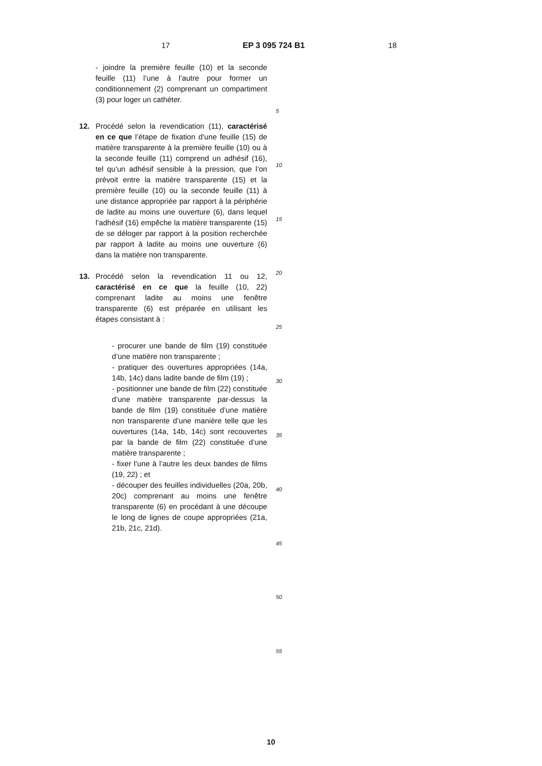17 EP 3 095 724 B1 18
- joindre la première feuille (10) et la seconde feuille (11) l’une à l’autre pour former un conditionnement (2) comprenant un compartiment (3) pour loger un cathéter.
12. Procédé selon la revendication (11), caractérisé en ce que l’étape de fixation d’une feuille (15) de matière transparente à la première feuille (10) ou à la seconde feuille (11) comprend un adhésif (16), tel qu’un adhésif sensible à la pression, que l’on prévoit entre la matière transparente (15) et la première feuille (10) ou la seconde feuille (11) à une distance appropriée par rapport à la périphérie de ladite au moins une ouverture (6), dans lequel l’adhésif (16) empêche la matière transparente (15) de se déloger par rapport à la position recherchée par rapport à ladite au moins une ouverture (6) dans la matière non transparente.
13. Procédé selon la revendication 11 ou 12, caractérisé en ce que la feuille (10, 22) comprenant ladite au moins une fenêtre transparente (6) est préparée en utilisant les étapes consistant à :
- procurer une bande de film (19) constituée d’une matière non transparente ;
- pratiquer des ouvertures appropriées (14a, 14b, 14c) dans ladite bande de film (19) ;
- positionner une bande de film (22) constituée d’une matière transparente par-dessus la bande de film (19) constituée d’une matière non transparente d’une manière telle que les ouvertures (14a, 14b, 14c) sont recouvertes par la bande de film (22) constituée d’une matière transparente ;
- fixer l’une à l’autre les deux bandes de films (19, 22) ; et
- découper des feuilles individuelles (20a, 20b, 20c) comprenant au moins une fenêtre transparente (6) en procédant à une découpe le long de lignes de coupe appropriées (21a, 21b, 21c, 21d).
5
10
15
20
25
30
35
40
45
50
55
10